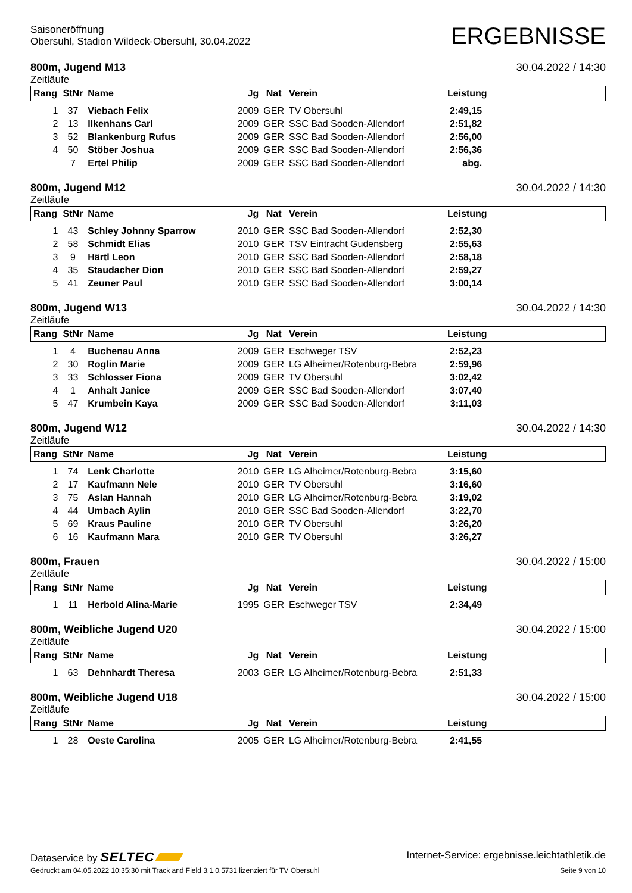Saisoneröffnung
Obersuhl, Stadion Wildeck-Obersuhl, 30.04.2022
ERGEBNISSE
800m, Jugend M13 30.04.2022 / 14:30
Zeitläufe
| Rang | StNr | Name | Jg | Nat | Verein | Leistung | |
| --- | --- | --- | --- | --- | --- | --- | --- |
| 1 | 37 | Viebach Felix | 2009 | GER | TV Obersuhl | 2:49,15 | |
| 2 | 13 | Ilkenhans Carl | 2009 | GER | SSC Bad Sooden-Allendorf | 2:51,82 | |
| 3 | 52 | Blankenburg Rufus | 2009 | GER | SSC Bad Sooden-Allendorf | 2:56,00 | |
| 4 | 50 | Stöber Joshua | 2009 | GER | SSC Bad Sooden-Allendorf | 2:56,36 | |
| | 7 | Ertel Philip | 2009 | GER | SSC Bad Sooden-Allendorf | abg. | |
800m, Jugend M12 30.04.2022 / 14:30
Zeitläufe
| Rang | StNr | Name | Jg | Nat | Verein | Leistung | |
| --- | --- | --- | --- | --- | --- | --- | --- |
| 1 | 43 | Schley Johnny Sparrow | 2010 | GER | SSC Bad Sooden-Allendorf | 2:52,30 | |
| 2 | 58 | Schmidt Elias | 2010 | GER | TSV Eintracht Gudensberg | 2:55,63 | |
| 3 | 9 | Härtl Leon | 2010 | GER | SSC Bad Sooden-Allendorf | 2:58,18 | |
| 4 | 35 | Staudacher Dion | 2010 | GER | SSC Bad Sooden-Allendorf | 2:59,27 | |
| 5 | 41 | Zeuner Paul | 2010 | GER | SSC Bad Sooden-Allendorf | 3:00,14 | |
800m, Jugend W13 30.04.2022 / 14:30
Zeitläufe
| Rang | StNr | Name | Jg | Nat | Verein | Leistung | |
| --- | --- | --- | --- | --- | --- | --- | --- |
| 1 | 4 | Buchenau Anna | 2009 | GER | Eschweger TSV | 2:52,23 | |
| 2 | 30 | Roglin Marie | 2009 | GER | LG Alheimer/Rotenburg-Bebra | 2:59,96 | |
| 3 | 33 | Schlosser Fiona | 2009 | GER | TV Obersuhl | 3:02,42 | |
| 4 | 1 | Anhalt Janice | 2009 | GER | SSC Bad Sooden-Allendorf | 3:07,40 | |
| 5 | 47 | Krumbein Kaya | 2009 | GER | SSC Bad Sooden-Allendorf | 3:11,03 | |
800m, Jugend W12 30.04.2022 / 14:30
Zeitläufe
| Rang | StNr | Name | Jg | Nat | Verein | Leistung | |
| --- | --- | --- | --- | --- | --- | --- | --- |
| 1 | 74 | Lenk Charlotte | 2010 | GER | LG Alheimer/Rotenburg-Bebra | 3:15,60 | |
| 2 | 17 | Kaufmann Nele | 2010 | GER | TV Obersuhl | 3:16,60 | |
| 3 | 75 | Aslan Hannah | 2010 | GER | LG Alheimer/Rotenburg-Bebra | 3:19,02 | |
| 4 | 44 | Umbach Aylin | 2010 | GER | SSC Bad Sooden-Allendorf | 3:22,70 | |
| 5 | 69 | Kraus Pauline | 2010 | GER | TV Obersuhl | 3:26,20 | |
| 6 | 16 | Kaufmann Mara | 2010 | GER | TV Obersuhl | 3:26,27 | |
800m, Frauen 30.04.2022 / 15:00
Zeitläufe
| Rang | StNr | Name | Jg | Nat | Verein | Leistung | |
| --- | --- | --- | --- | --- | --- | --- | --- |
| 1 | 11 | Herbold Alina-Marie | 1995 | GER | Eschweger TSV | 2:34,49 | |
800m, Weibliche Jugend U20 30.04.2022 / 15:00
Zeitläufe
| Rang | StNr | Name | Jg | Nat | Verein | Leistung | |
| --- | --- | --- | --- | --- | --- | --- | --- |
| 1 | 63 | Dehnhardt Theresa | 2003 | GER | LG Alheimer/Rotenburg-Bebra | 2:51,33 | |
800m, Weibliche Jugend U18 30.04.2022 / 15:00
Zeitläufe
| Rang | StNr | Name | Jg | Nat | Verein | Leistung | |
| --- | --- | --- | --- | --- | --- | --- | --- |
| 1 | 28 | Oeste Carolina | 2005 | GER | LG Alheimer/Rotenburg-Bebra | 2:41,55 | |
Dataservice by SELTEC
Internet-Service: ergebnisse.leichtathletik.de
Gedruckt am 04.05.2022 10:35:30 mit Track and Field 3.1.0.5731 lizenziert für TV Obersuhl
Seite 9 von 10